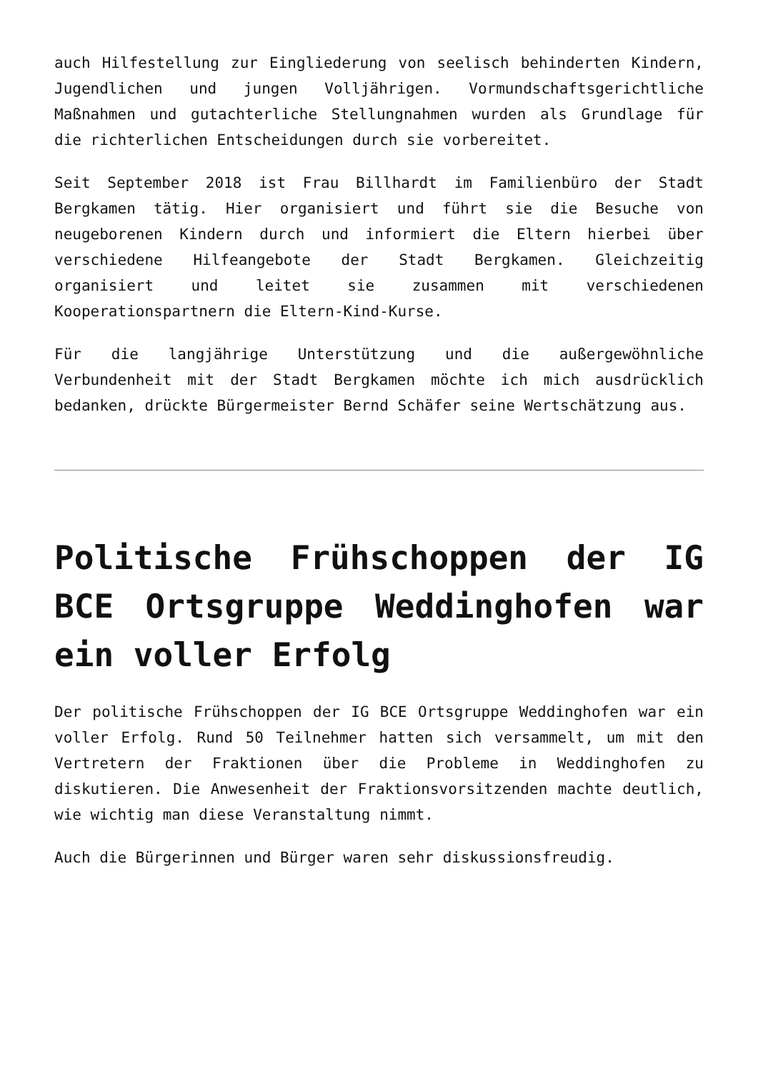auch Hilfestellung zur Eingliederung von seelisch behinderten Kindern, Jugendlichen und jungen Volljährigen. Vormundschaftsgerichtliche Maßnahmen und gutachterliche Stellungnahmen wurden als Grundlage für die richterlichen Entscheidungen durch sie vorbereitet.
Seit September 2018 ist Frau Billhardt im Familienbüro der Stadt Bergkamen tätig. Hier organisiert und führt sie die Besuche von neugeborenen Kindern durch und informiert die Eltern hierbei über verschiedene Hilfeangebote der Stadt Bergkamen. Gleichzeitig organisiert und leitet sie zusammen mit verschiedenen Kooperationspartnern die Eltern-Kind-Kurse.
Für die langjährige Unterstützung und die außergewöhnliche Verbundenheit mit der Stadt Bergkamen möchte ich mich ausdrücklich bedanken, drückte Bürgermeister Bernd Schäfer seine Wertschätzung aus.
Politische Frühschoppen der IG BCE Ortsgruppe Weddinghofen war ein voller Erfolg
Der politische Frühschoppen der IG BCE Ortsgruppe Weddinghofen war ein voller Erfolg. Rund 50 Teilnehmer hatten sich versammelt, um mit den Vertretern der Fraktionen über die Probleme in Weddinghofen zu diskutieren. Die Anwesenheit der Fraktionsvorsitzenden machte deutlich, wie wichtig man diese Veranstaltung nimmt.
Auch die Bürgerinnen und Bürger waren sehr diskussionsfreudig.